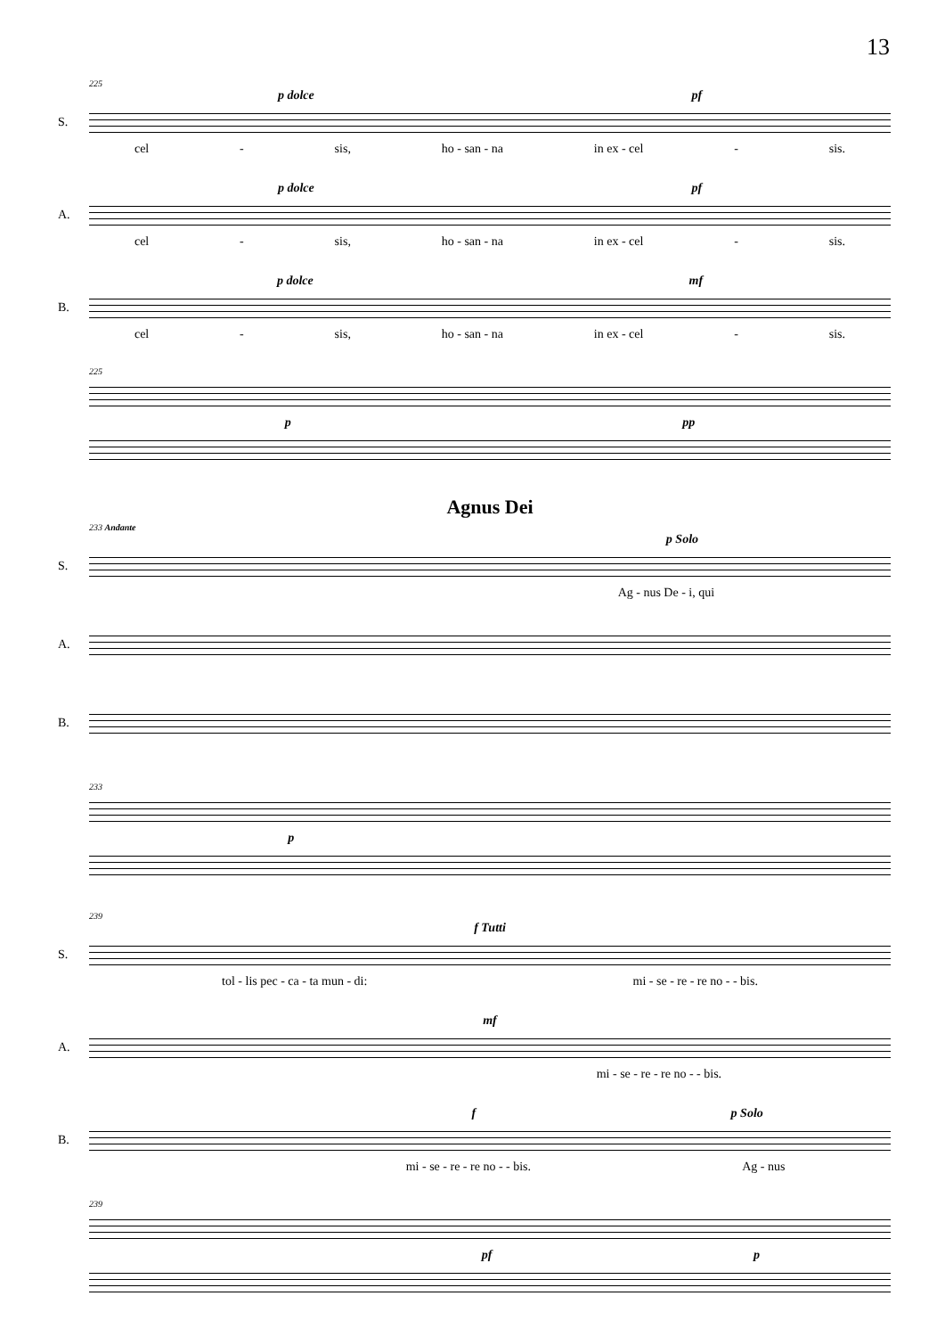13
225
p dolce pf
S.
cel - sis, ho - san - na in ex - cel - sis.
p dolce pf
A.
cel - sis, ho - san - na in ex - cel - sis.
p dolce mf
B.
cel - sis, ho - san - na in ex - cel - sis.
225
p pp
Agnus Dei
233 Andante
p Solo
S.
Ag - nus De - i, qui
A.
B.
233
p
239
f Tutti
S.
tol - lis pec - ca - ta mun - di: mi - se - re - re no - - bis.
mf
A.
mi - se - re - re no - - bis.
f p Solo
B.
mi - se - re - re no - - bis. Ag - nus
239
pf p